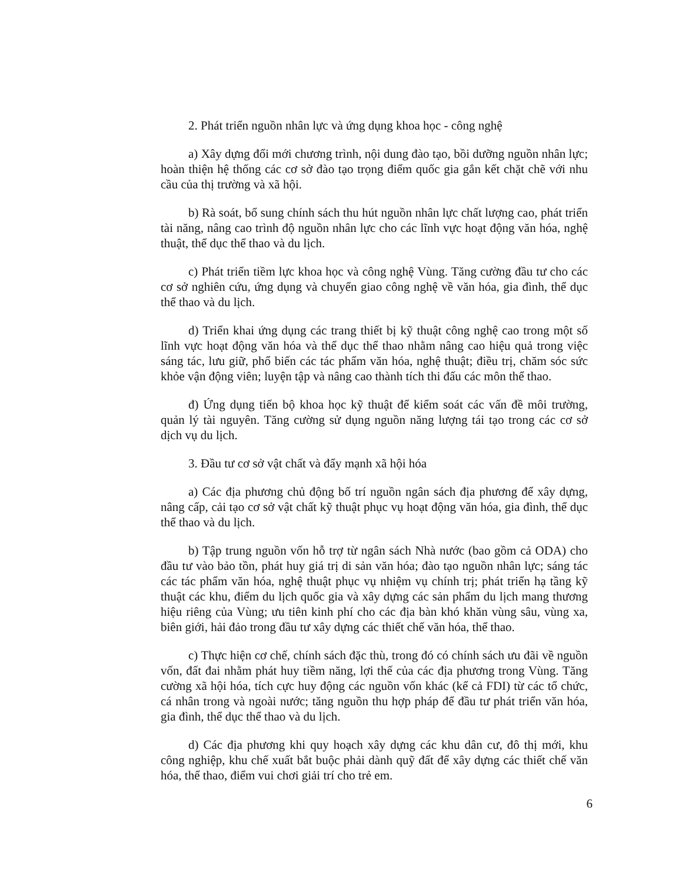2. Phát triển nguồn nhân lực và ứng dụng khoa học - công nghệ
a) Xây dựng đổi mới chương trình, nội dung đào tạo, bồi dưỡng nguồn nhân lực; hoàn thiện hệ thống các cơ sở đào tạo trọng điểm quốc gia gắn kết chặt chẽ với nhu cầu của thị trường và xã hội.
b) Rà soát, bổ sung chính sách thu hút nguồn nhân lực chất lượng cao, phát triển tài năng, nâng cao trình độ nguồn nhân lực cho các lĩnh vực hoạt động văn hóa, nghệ thuật, thể dục thể thao và du lịch.
c) Phát triển tiềm lực khoa học và công nghệ Vùng. Tăng cường đầu tư cho các cơ sở nghiên cứu, ứng dụng và chuyển giao công nghệ về văn hóa, gia đình, thể dục thể thao và du lịch.
d) Triển khai ứng dụng các trang thiết bị kỹ thuật công nghệ cao trong một số lĩnh vực hoạt động văn hóa và thể dục thể thao nhằm nâng cao hiệu quả trong việc sáng tác, lưu giữ, phổ biến các tác phẩm văn hóa, nghệ thuật; điều trị, chăm sóc sức khỏe vận động viên; luyện tập và nâng cao thành tích thi đấu các môn thể thao.
đ) Ứng dụng tiến bộ khoa học kỹ thuật để kiểm soát các vấn đề môi trường, quản lý tài nguyên. Tăng cường sử dụng nguồn năng lượng tái tạo trong các cơ sở dịch vụ du lịch.
3. Đầu tư cơ sở vật chất và đẩy mạnh xã hội hóa
a) Các địa phương chủ động bố trí nguồn ngân sách địa phương để xây dựng, nâng cấp, cải tạo cơ sở vật chất kỹ thuật phục vụ hoạt động văn hóa, gia đình, thể dục thể thao và du lịch.
b) Tập trung nguồn vốn hỗ trợ từ ngân sách Nhà nước (bao gồm cả ODA) cho đầu tư vào bảo tồn, phát huy giá trị di sản văn hóa; đào tạo nguồn nhân lực; sáng tác các tác phẩm văn hóa, nghệ thuật phục vụ nhiệm vụ chính trị; phát triển hạ tầng kỹ thuật các khu, điểm du lịch quốc gia và xây dựng các sản phẩm du lịch mang thương hiệu riêng của Vùng; ưu tiên kinh phí cho các địa bàn khó khăn vùng sâu, vùng xa, biên giới, hải đảo trong đầu tư xây dựng các thiết chế văn hóa, thể thao.
c) Thực hiện cơ chế, chính sách đặc thù, trong đó có chính sách ưu đãi về nguồn vốn, đất đai nhằm phát huy tiềm năng, lợi thế của các địa phương trong Vùng. Tăng cường xã hội hóa, tích cực huy động các nguồn vốn khác (kể cả FDI) từ các tổ chức, cá nhân trong và ngoài nước; tăng nguồn thu hợp pháp để đầu tư phát triển văn hóa, gia đình, thể dục thể thao và du lịch.
d) Các địa phương khi quy hoạch xây dựng các khu dân cư, đô thị mới, khu công nghiệp, khu chế xuất bắt buộc phải dành quỹ đất để xây dựng các thiết chế văn hóa, thể thao, điểm vui chơi giải trí cho trẻ em.
6